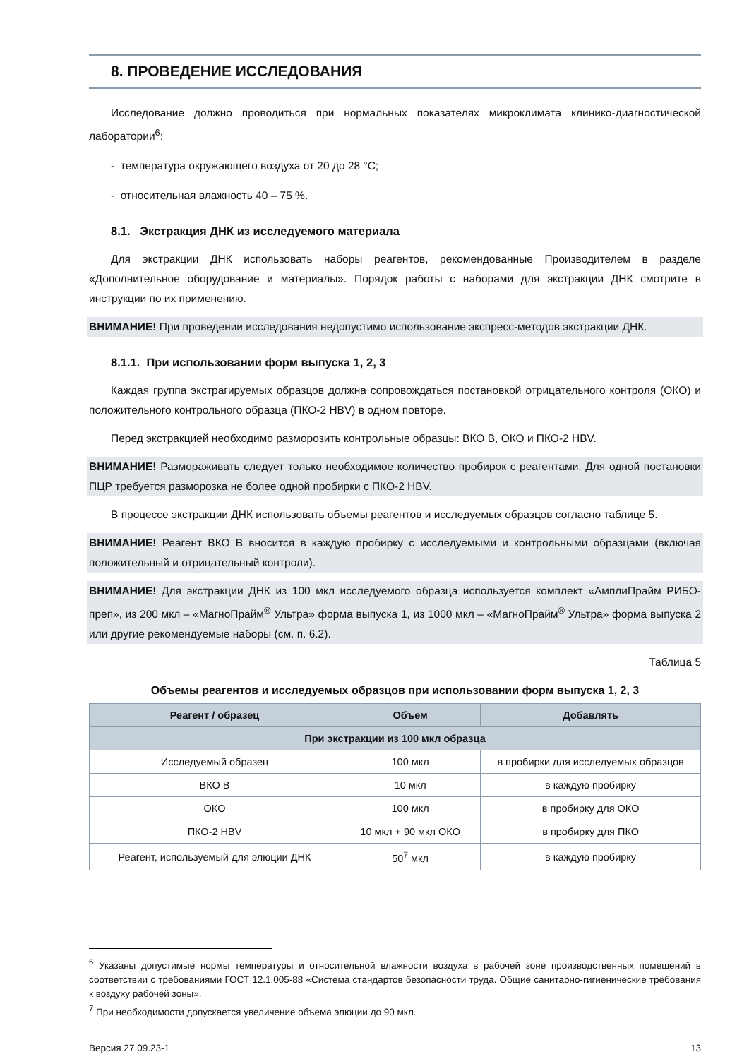8. ПРОВЕДЕНИЕ ИССЛЕДОВАНИЯ
Исследование должно проводиться при нормальных показателях микроклимата клинико-диагностической лаборатории<sup>6</sup>:
- температура окружающего воздуха от 20 до 28 °C;
- относительная влажность 40 – 75 %.
8.1. Экстракция ДНК из исследуемого материала
Для экстракции ДНК использовать наборы реагентов, рекомендованные Производителем в разделе «Дополнительное оборудование и материалы». Порядок работы с наборами для экстракции ДНК смотрите в инструкции по их применению.
ВНИМАНИЕ! При проведении исследования недопустимо использование экспресс-методов экстракции ДНК.
8.1.1. При использовании форм выпуска 1, 2, 3
Каждая группа экстрагируемых образцов должна сопровождаться постановкой отрицательного контроля (ОКО) и положительного контрольного образца (ПКО-2 HBV) в одном повторе.
Перед экстракцией необходимо разморозить контрольные образцы: ВКО В, ОКО и ПКО-2 HBV.
ВНИМАНИЕ! Размораживать следует только необходимое количество пробирок с реагентами. Для одной постановки ПЦР требуется разморозка не более одной пробирки с ПКО-2 HBV.
В процессе экстракции ДНК использовать объемы реагентов и исследуемых образцов согласно таблице 5.
ВНИМАНИЕ! Реагент ВКО В вносится в каждую пробирку с исследуемыми и контрольными образцами (включая положительный и отрицательный контроли).
ВНИМАНИЕ! Для экстракции ДНК из 100 мкл исследуемого образца используется комплект «АмплиПрайм РИБО-преп», из 200 мкл – «МагноПрайм<sup>®</sup> Ультра» форма выпуска 1, из 1000 мкл – «МагноПрайм<sup>®</sup> Ультра» форма выпуска 2 или другие рекомендуемые наборы (см. п. 6.2).
Таблица 5
Объемы реагентов и исследуемых образцов при использовании форм выпуска 1, 2, 3
| Реагент / образец | Объем | Добавлять |
| --- | --- | --- |
| При экстракции из 100 мкл образца | | |
| Исследуемый образец | 100 мкл | в пробирки для исследуемых образцов |
| ВКО В | 10 мкл | в каждую пробирку |
| ОКО | 100 мкл | в пробирку для ОКО |
| ПКО-2 HBV | 10 мкл + 90 мкл ОКО | в пробирку для ПКО |
| Реагент, используемый для элюции ДНК | 50<sup>7</sup> мкл | в каждую пробирку |
<sup>6</sup> Указаны допустимые нормы температуры и относительной влажности воздуха в рабочей зоне производственных помещений в соответствии с требованиями ГОСТ 12.1.005-88 «Система стандартов безопасности труда. Общие санитарно-гигиенические требования к воздуху рабочей зоны».
<sup>7</sup> При необходимости допускается увеличение объема элюции до 90 мкл.
Версия 27.09.23-1 13